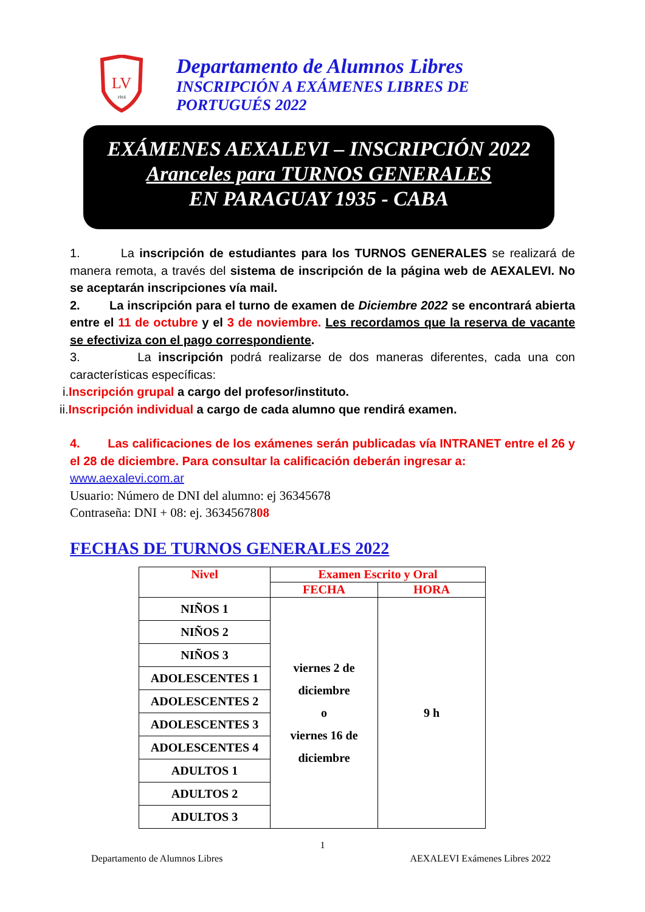LV
1916
Departamento de Alumnos Libres
INSCRIPCIÓN A EXÁMENES LIBRES DE
PORTUGUÉS 2022
EXÁMENES AEXALEVI – INSCRIPCIÓN 2022
Aranceles para TURNOS GENERALES
EN PARAGUAY 1935 - CABA
1. La inscripción de estudiantes para los TURNOS GENERALES se realizará de manera remota, a través del sistema de inscripción de la página web de AEXALEVI. No se aceptarán inscripciones vía mail.
2. La inscripción para el turno de examen de Diciembre 2022 se encontrará abierta entre el 11 de octubre y el 3 de noviembre. Les recordamos que la reserva de vacante se efectiviza con el pago correspondiente.
3. La inscripción podrá realizarse de dos maneras diferentes, cada una con características específicas:
i.Inscripción grupal a cargo del profesor/instituto.
ii.Inscripción individual a cargo de cada alumno que rendirá examen.
4. Las calificaciones de los exámenes serán publicadas vía INTRANET entre el 26 y el 28 de diciembre. Para consultar la calificación deberán ingresar a:
www.aexalevi.com.ar
Usuario: Número de DNI del alumno: ej 36345678
Contraseña: DNI + 08: ej. 3634567808
FECHAS DE TURNOS GENERALES 2022
| Nivel | Examen Escrito y Oral | |
| --- | --- | --- |
| | FECHA | HORA |
| NIÑOS 1 | viernes 2 de diciembre o viernes 16 de diciembre | 9 h |
| NIÑOS 2 | | |
| NIÑOS 3 | | |
| ADOLESCENTES 1 | | |
| ADOLESCENTES 2 | | |
| ADOLESCENTES 3 | | |
| ADOLESCENTES 4 | | |
| ADULTOS 1 | | |
| ADULTOS 2 | | |
| ADULTOS 3 | | |
1
Departamento de Alumnos Libres AEXALEVI Exámenes Libres 2022